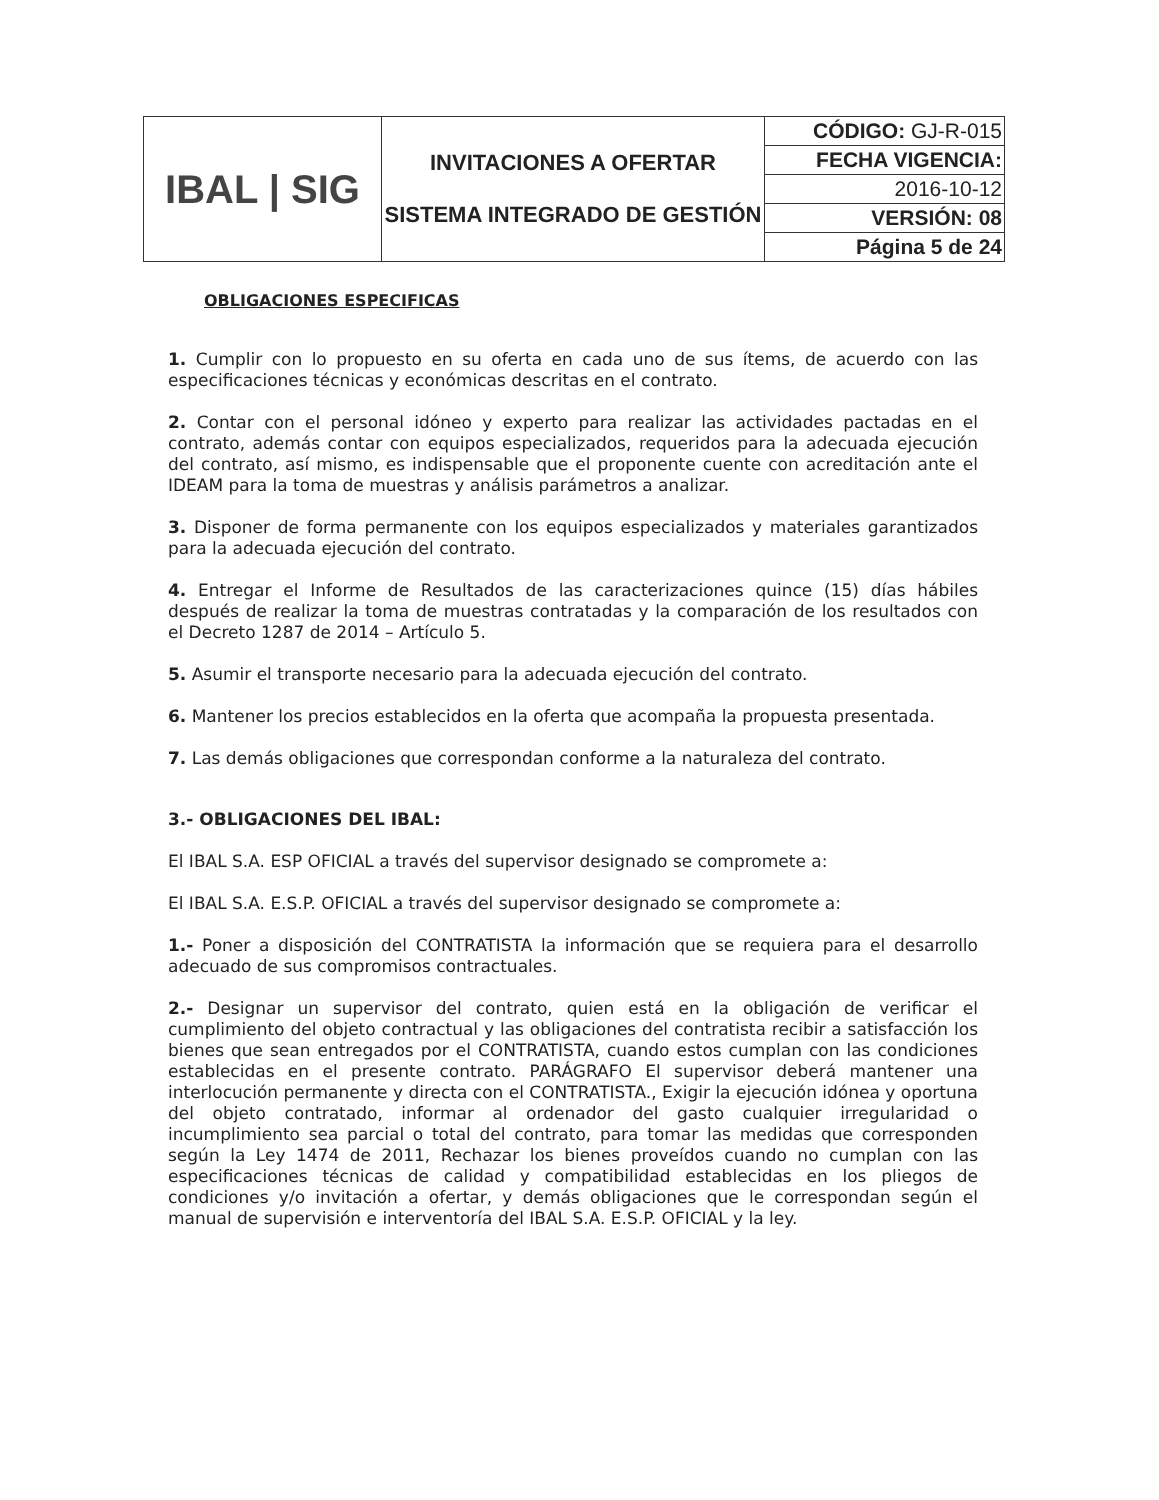| IBAL / SIG | INVITACIONES A OFERTAR SISTEMA INTEGRADO DE GESTIÓN | CÓDIGO: GJ-R-015 |
| | | FECHA VIGENCIA: |
| | | 2016-10-12 |
| | | VERSIÓN: 08 |
| | | Página 5 de 24 |
OBLIGACIONES ESPECIFICAS
1. Cumplir con lo propuesto en su oferta en cada uno de sus ítems, de acuerdo con las especificaciones técnicas y económicas descritas en el contrato.
2. Contar con el personal idóneo y experto para realizar las actividades pactadas en el contrato, además contar con equipos especializados, requeridos para la adecuada ejecución del contrato, así mismo, es indispensable que el proponente cuente con acreditación ante el IDEAM para la toma de muestras y análisis parámetros a analizar.
3. Disponer de forma permanente con los equipos especializados y materiales garantizados para la adecuada ejecución del contrato.
4. Entregar el Informe de Resultados de las caracterizaciones quince (15) días hábiles después de realizar la toma de muestras contratadas y la comparación de los resultados con el Decreto 1287 de 2014 – Artículo 5.
5. Asumir el transporte necesario para la adecuada ejecución del contrato.
6. Mantener los precios establecidos en la oferta que acompaña la propuesta presentada.
7. Las demás obligaciones que correspondan conforme a la naturaleza del contrato.
3.- OBLIGACIONES DEL IBAL:
El IBAL S.A. ESP OFICIAL a través del supervisor designado se compromete a:
El IBAL S.A. E.S.P. OFICIAL a través del supervisor designado se compromete a:
1.- Poner a disposición del CONTRATISTA la información que se requiera para el desarrollo adecuado de sus compromisos contractuales.
2.- Designar un supervisor del contrato, quien está en la obligación de verificar el cumplimiento del objeto contractual y las obligaciones del contratista recibir a satisfacción los bienes que sean entregados por el CONTRATISTA, cuando estos cumplan con las condiciones establecidas en el presente contrato. PARÁGRAFO El supervisor deberá mantener una interlocución permanente y directa con el CONTRATISTA., Exigir la ejecución idónea y oportuna del objeto contratado, informar al ordenador del gasto cualquier irregularidad o incumplimiento sea parcial o total del contrato, para tomar las medidas que corresponden según la Ley 1474 de 2011, Rechazar los bienes proveídos cuando no cumplan con las especificaciones técnicas de calidad y compatibilidad establecidas en los pliegos de condiciones y/o invitación a ofertar, y demás obligaciones que le correspondan según el manual de supervisión e interventoría del IBAL S.A. E.S.P. OFICIAL y la ley.